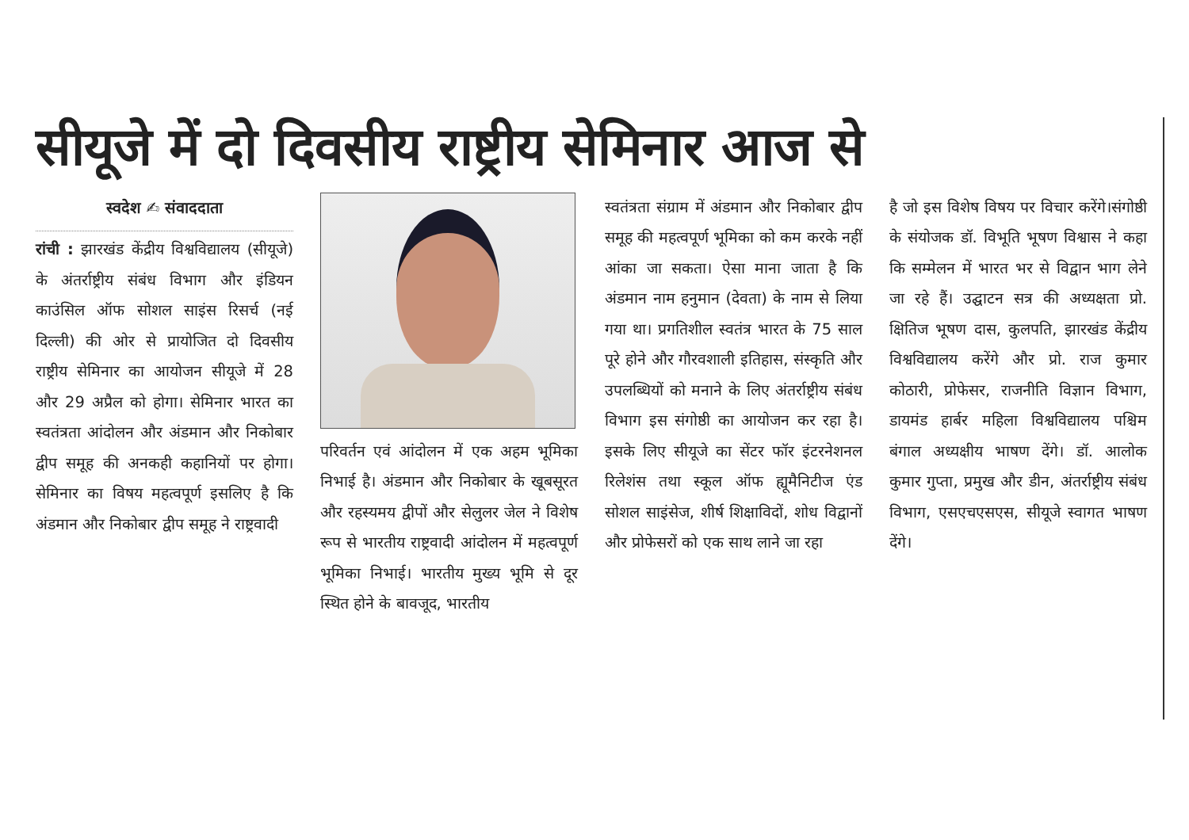सीयूजे में दो दिवसीय राष्ट्रीय सेमिनार आज से
स्वदेश ✍ संवाददाता
रांची : झारखंड केंद्रीय विश्वविद्यालय (सीयूजे) के अंतर्राष्ट्रीय संबंध विभाग और इंडियन काउंसिल ऑफ सोशल साइंस रिसर्च (नई दिल्ली) की ओर से प्रायोजित दो दिवसीय राष्ट्रीय सेमिनार का आयोजन सीयूजे में 28 और 29 अप्रैल को होगा। सेमिनार भारत का स्वतंत्रता आंदोलन और अंडमान और निकोबार द्वीप समूह की अनकही कहानियों पर होगा। सेमिनार का विषय महत्वपूर्ण इसलिए है कि अंडमान और निकोबार द्वीप समूह ने राष्ट्रवादी
परिवर्तन एवं आंदोलन में एक अहम भूमिका निभाई है। अंडमान और निकोबार के खूबसूरत और रहस्यमय द्वीपों और सेलुलर जेल ने विशेष रूप से भारतीय राष्ट्रवादी आंदोलन में महत्वपूर्ण भूमिका निभाई। भारतीय मुख्य भूमि से दूर स्थित होने के बावजूद, भारतीय
स्वतंत्रता संग्राम में अंडमान और निकोबार द्वीप समूह की महत्वपूर्ण भूमिका को कम करके नहीं आंका जा सकता। ऐसा माना जाता है कि अंडमान नाम हनुमान (देवता) के नाम से लिया गया था। प्रगतिशील स्वतंत्र भारत के 75 साल पूरे होने और गौरवशाली इतिहास, संस्कृति और उपलब्धियों को मनाने के लिए अंतर्राष्ट्रीय संबंध विभाग इस संगोष्ठी का आयोजन कर रहा है।इसके लिए सीयूजे का सेंटर फॉर इंटरनेशनल रिलेशंस तथा स्कूल ऑफ ह्यूमैनिटीज एंड सोशल साइंसेज, शीर्ष शिक्षाविदों, शोध विद्वानों और प्रोफेसरों को एक साथ लाने जा रहा
है जो इस विशेष विषय पर विचार करेंगे।संगोष्ठी के संयोजक डॉ. विभूति भूषण विश्वास ने कहा कि सम्मेलन में भारत भर से विद्वान भाग लेने जा रहे हैं। उद्घाटन सत्र की अध्यक्षता प्रो. क्षितिज भूषण दास, कुलपति, झारखंड केंद्रीय विश्वविद्यालय करेंगे और प्रो. राज कुमार कोठारी, प्रोफेसर, राजनीति विज्ञान विभाग, डायमंड हार्बर महिला विश्वविद्यालय पश्चिम बंगाल अध्यक्षीय भाषण देंगे। डॉ. आलोक कुमार गुप्ता, प्रमुख और डीन, अंतर्राष्ट्रीय संबंध विभाग, एसएचएसएस, सीयूजे स्वागत भाषण देंगे।